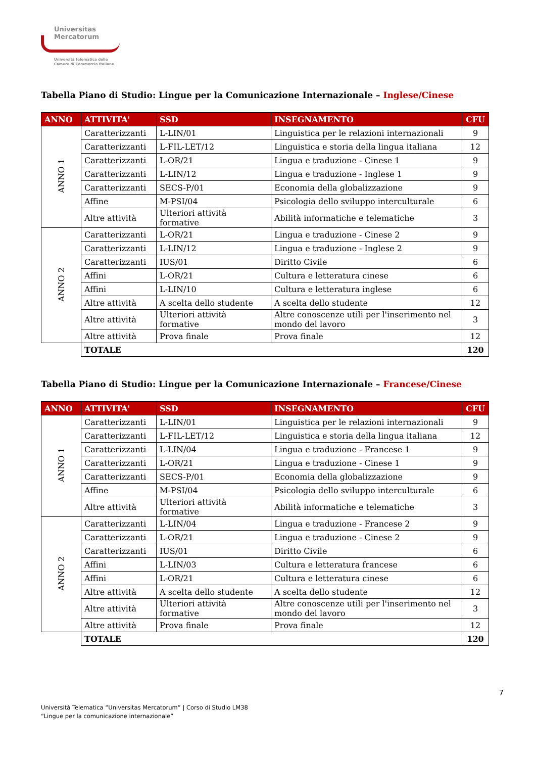Universitas
Mercatorum
Università telematica delle
Camere di Commercio Italiane
Tabella Piano di Studio: Lingue per la Comunicazione Internazionale – Inglese/Cinese
| ANNO | ATTIVITA' | SSD | INSEGNAMENTO | CFU |
| --- | --- | --- | --- | --- |
| ANNO 1 | Caratterizzanti | L-LIN/01 | Linguistica per le relazioni internazionali | 9 |
| | Caratterizzanti | L-FIL-LET/12 | Linguistica e storia della lingua italiana | 12 |
| | Caratterizzanti | L-OR/21 | Lingua e traduzione - Cinese 1 | 9 |
| | Caratterizzanti | L-LIN/12 | Lingua e traduzione - Inglese 1 | 9 |
| | Caratterizzanti | SECS-P/01 | Economia della globalizzazione | 9 |
| | Affine | M-PSI/04 | Psicologia dello sviluppo interculturale | 6 |
| | Altre attività | Ulteriori attività formative | Abilità informatiche e telematiche | 3 |
| ANNO 2 | Caratterizzanti | L-OR/21 | Lingua e traduzione - Cinese 2 | 9 |
| | Caratterizzanti | L-LIN/12 | Lingua e traduzione - Inglese 2 | 9 |
| | Caratterizzanti | IUS/01 | Diritto Civile | 6 |
| | Affini | L-OR/21 | Cultura e letteratura cinese | 6 |
| | Affini | L-LIN/10 | Cultura e letteratura inglese | 6 |
| | Altre attività | A scelta dello studente | A scelta dello studente | 12 |
| | Altre attività | Ulteriori attività formative | Altre conoscenze utili per l'inserimento nel mondo del lavoro | 3 |
| | Altre attività | Prova finale | Prova finale | 12 |
| | TOTALE | | | 120 |
Tabella Piano di Studio: Lingue per la Comunicazione Internazionale – Francese/Cinese
| ANNO | ATTIVITA' | SSD | INSEGNAMENTO | CFU |
| --- | --- | --- | --- | --- |
| ANNO 1 | Caratterizzanti | L-LIN/01 | Linguistica per le relazioni internazionali | 9 |
| | Caratterizzanti | L-FIL-LET/12 | Linguistica e storia della lingua italiana | 12 |
| | Caratterizzanti | L-LIN/04 | Lingua e traduzione - Francese 1 | 9 |
| | Caratterizzanti | L-OR/21 | Lingua e traduzione - Cinese 1 | 9 |
| | Caratterizzanti | SECS-P/01 | Economia della globalizzazione | 9 |
| | Affine | M-PSI/04 | Psicologia dello sviluppo interculturale | 6 |
| | Altre attività | Ulteriori attività formative | Abilità informatiche e telematiche | 3 |
| ANNO 2 | Caratterizzanti | L-LIN/04 | Lingua e traduzione - Francese 2 | 9 |
| | Caratterizzanti | L-OR/21 | Lingua e traduzione - Cinese 2 | 9 |
| | Caratterizzanti | IUS/01 | Diritto Civile | 6 |
| | Affini | L-LIN/03 | Cultura e letteratura francese | 6 |
| | Affini | L-OR/21 | Cultura e letteratura cinese | 6 |
| | Altre attività | A scelta dello studente | A scelta dello studente | 12 |
| | Altre attività | Ulteriori attività formative | Altre conoscenze utili per l'inserimento nel mondo del lavoro | 3 |
| | Altre attività | Prova finale | Prova finale | 12 |
| | TOTALE | | | 120 |
7
Università Telematica “Universitas Mercatorum” | Corso di Studio LM38
“Lingue per la comunicazione internazionale”